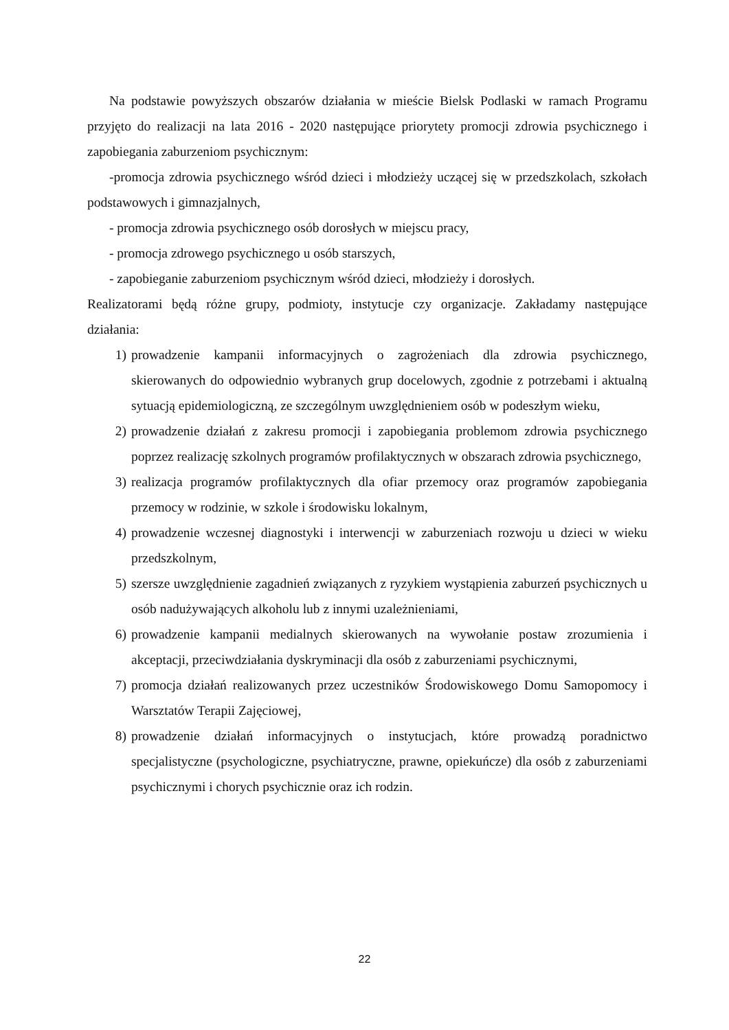Na podstawie powyższych obszarów działania w mieście Bielsk Podlaski w ramach Programu przyjęto do realizacji na lata 2016 - 2020 następujące priorytety promocji zdrowia psychicznego i zapobiegania zaburzeniom psychicznym:
-promocja zdrowia psychicznego wśród dzieci i młodzieży uczącej się w przedszkolach, szkołach podstawowych i gimnazjalnych,
- promocja zdrowia psychicznego osób dorosłych w miejscu pracy,
- promocja zdrowego psychicznego u osób starszych,
- zapobieganie zaburzeniom psychicznym wśród dzieci, młodzieży i dorosłych.
Realizatorami będą różne grupy, podmioty, instytucje czy organizacje. Zakładamy następujące działania:
1) prowadzenie kampanii informacyjnych o zagrożeniach dla zdrowia psychicznego, skierowanych do odpowiednio wybranych grup docelowych, zgodnie z potrzebami i aktualną sytuacją epidemiologiczną, ze szczególnym uwzględnieniem osób w podeszłym wieku,
2) prowadzenie działań z zakresu promocji i zapobiegania problemom zdrowia psychicznego poprzez realizację szkolnych programów profilaktycznych w obszarach zdrowia psychicznego,
3) realizacja programów profilaktycznych dla ofiar przemocy oraz programów zapobiegania przemocy w rodzinie, w szkole i środowisku lokalnym,
4) prowadzenie wczesnej diagnostyki i interwencji w zaburzeniach rozwoju u dzieci w wieku przedszkolnym,
5) szersze uwzględnienie zagadnień związanych z ryzykiem wystąpienia zaburzeń psychicznych u osób nadużywających alkoholu lub z innymi uzależnieniami,
6) prowadzenie kampanii medialnych skierowanych na wywołanie postaw zrozumienia i akceptacji, przeciwdziałania dyskryminacji dla osób z zaburzeniami psychicznymi,
7) promocja działań realizowanych przez uczestników Środowiskowego Domu Samopomocy i Warsztatów Terapii Zajęciowej,
8) prowadzenie działań informacyjnych o instytucjach, które prowadzą poradnictwo specjalistyczne (psychologiczne, psychiatryczne, prawne, opiekuńcze) dla osób z zaburzeniami psychicznymi i chorych psychicznie oraz ich rodzin.
22